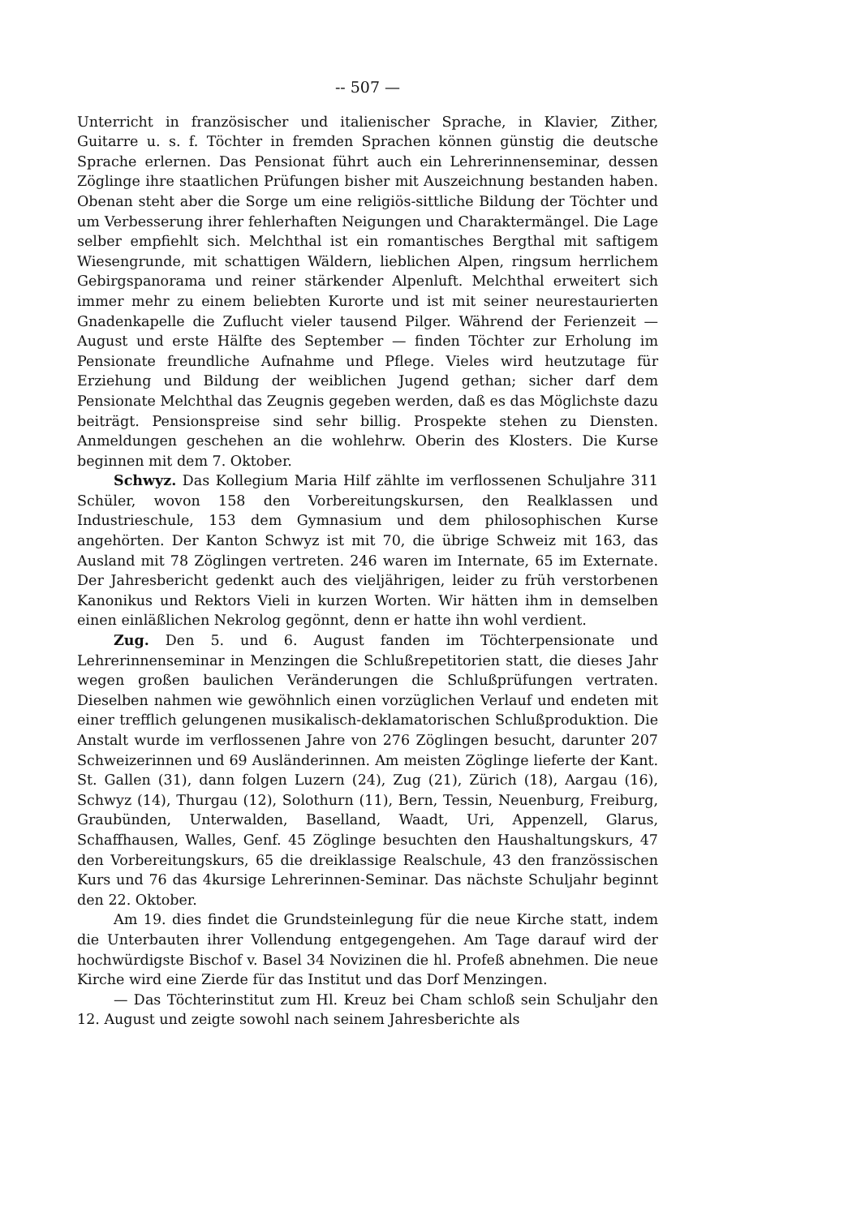-- 507 —
Unterricht in französischer und italienischer Sprache, in Klavier, Zither, Guitarre u. s. f. Töchter in fremden Sprachen können günstig die deutsche Sprache erlernen. Das Pensionat führt auch ein Lehrerinnenseminar, dessen Zöglinge ihre staatlichen Prüfungen bisher mit Auszeichnung bestanden haben. Obenan steht aber die Sorge um eine religiös-sittliche Bildung der Töchter und um Verbesserung ihrer fehlerhaften Neigungen und Charaktermängel. Die Lage selber empfiehlt sich. Melchthal ist ein romantisches Bergthal mit saftigem Wiesengrunde, mit schattigen Wäldern, lieblichen Alpen, ringsum herrlichem Gebirgspanorama und reiner stärkender Alpenluft. Melchthal erweitert sich immer mehr zu einem beliebten Kurorte und ist mit seiner neurestaurierten Gnadenkapelle die Zuflucht vieler tausend Pilger. Während der Ferienzeit — August und erste Hälfte des September — finden Töchter zur Erholung im Pensionate freundliche Aufnahme und Pflege. Vieles wird heutzutage für Erziehung und Bildung der weiblichen Jugend gethan; sicher darf dem Pensionate Melchthal das Zeugnis gegeben werden, daß es das Möglichste dazu beiträgt. Pensionspreise sind sehr billig. Prospekte stehen zu Diensten. Anmeldungen geschehen an die wohlehrw. Oberin des Klosters. Die Kurse beginnen mit dem 7. Oktober.
Schwyz. Das Kollegium Maria Hilf zählte im verflossenen Schuljahre 311 Schüler, wovon 158 den Vorbereitungskursen, den Realklassen und Industrieschule, 153 dem Gymnasium und dem philosophischen Kurse angehörten. Der Kanton Schwyz ist mit 70, die übrige Schweiz mit 163, das Ausland mit 78 Zöglingen vertreten. 246 waren im Internate, 65 im Externate. Der Jahresbericht gedenkt auch des vieljährigen, leider zu früh verstorbenen Kanonikus und Rektors Vieli in kurzen Worten. Wir hätten ihm in demselben einen einläßlichen Nekrolog gegönnt, denn er hatte ihn wohl verdient.
Zug. Den 5. und 6. August fanden im Töchterpensionate und Lehrerinnenseminar in Menzingen die Schlußrepetitorien statt, die dieses Jahr wegen großen baulichen Veränderungen die Schlußprüfungen vertraten. Dieselben nahmen wie gewöhnlich einen vorzüglichen Verlauf und endeten mit einer trefflich gelungenen musikalisch-deklamatorischen Schlußproduktion. Die Anstalt wurde im verflossenen Jahre von 276 Zöglingen besucht, darunter 207 Schweizerinnen und 69 Ausländerinnen. Am meisten Zöglinge lieferte der Kant. St. Gallen (31), dann folgen Luzern (24), Zug (21), Zürich (18), Aargau (16), Schwyz (14), Thurgau (12), Solothurn (11), Bern, Tessin, Neuenburg, Freiburg, Graubünden, Unterwalden, Baselland, Waadt, Uri, Appenzell, Glarus, Schaffhausen, Walles, Genf. 45 Zöglinge besuchten den Haushaltungskurs, 47 den Vorbereitungskurs, 65 die dreiklassige Realschule, 43 den französsischen Kurs und 76 das 4kursige Lehrerinnen-Seminar. Das nächste Schuljahr beginnt den 22. Oktober.
Am 19. dies findet die Grundsteinlegung für die neue Kirche statt, indem die Unterbauten ihrer Vollendung entgegengehen. Am Tage darauf wird der hochwürdigste Bischof v. Basel 34 Novizinen die hl. Profeß abnehmen. Die neue Kirche wird eine Zierde für das Institut und das Dorf Menzingen.
— Das Töchterinstitut zum Hl. Kreuz bei Cham schloß sein Schuljahr den 12. August und zeigte sowohl nach seinem Jahresberichte als